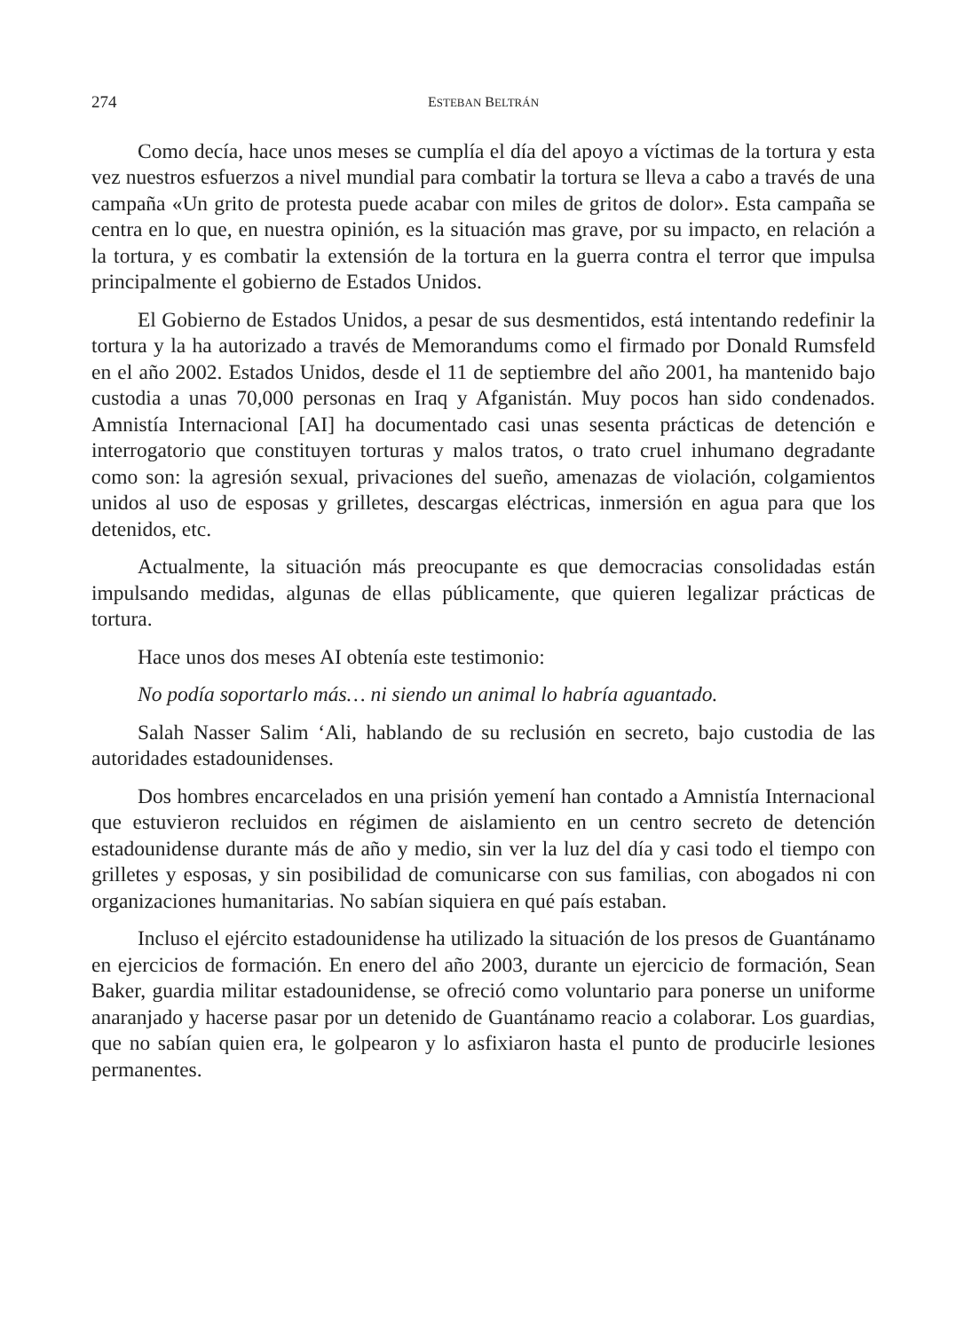274 ESTEBAN BELTRÁN
Como decía, hace unos meses se cumplía el día del apoyo a víctimas de la tortura y esta vez nuestros esfuerzos a nivel mundial para combatir la tortura se lleva a cabo a través de una campaña «Un grito de protesta puede acabar con miles de gritos de dolor». Esta campaña se centra en lo que, en nuestra opinión, es la situación mas grave, por su impacto, en relación a la tortura, y es combatir la extensión de la tortura en la guerra contra el terror que impulsa principalmente el gobierno de Estados Unidos.
El Gobierno de Estados Unidos, a pesar de sus desmentidos, está intentando redefinir la tortura y la ha autorizado a través de Memorandums como el firmado por Donald Rumsfeld en el año 2002. Estados Unidos, desde el 11 de septiembre del año 2001, ha mantenido bajo custodia a unas 70,000 personas en Iraq y Afganistán. Muy pocos han sido condenados. Amnistía Internacional [AI] ha documentado casi unas sesenta prácticas de detención e interrogatorio que constituyen torturas y malos tratos, o trato cruel inhumano degradante como son: la agresión sexual, privaciones del sueño, amenazas de violación, colgamientos unidos al uso de esposas y grilletes, descargas eléctricas, inmersión en agua para que los detenidos, etc.
Actualmente, la situación más preocupante es que democracias consolidadas están impulsando medidas, algunas de ellas públicamente, que quieren legalizar prácticas de tortura.
Hace unos dos meses AI obtenía este testimonio:
No podía soportarlo más… ni siendo un animal lo habría aguantado.
Salah Nasser Salim ‘Ali, hablando de su reclusión en secreto, bajo custodia de las autoridades estadounidenses.
Dos hombres encarcelados en una prisión yemení han contado a Amnistía Internacional que estuvieron recluidos en régimen de aislamiento en un centro secreto de detención estadounidense durante más de año y medio, sin ver la luz del día y casi todo el tiempo con grilletes y esposas, y sin posibilidad de comunicarse con sus familias, con abogados ni con organizaciones humanitarias. No sabían siquiera en qué país estaban.
Incluso el ejército estadounidense ha utilizado la situación de los presos de Guantánamo en ejercicios de formación. En enero del año 2003, durante un ejercicio de formación, Sean Baker, guardia militar estadounidense, se ofreció como voluntario para ponerse un uniforme anaranjado y hacerse pasar por un detenido de Guantánamo reacio a colaborar. Los guardias, que no sabían quien era, le golpearon y lo asfixiaron hasta el punto de producirle lesiones permanentes.